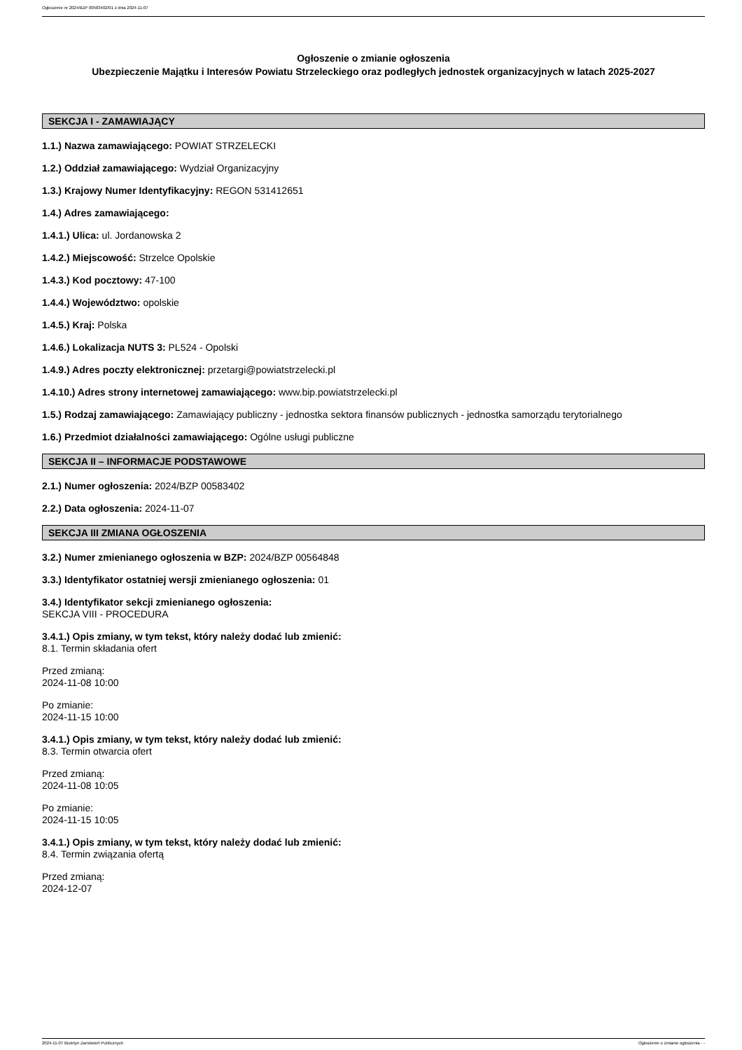Ogłoszenie nr 2024/BZP 00583402/01 z dnia 2024-11-07
Ogłoszenie o zmianie ogłoszenia
Ubezpieczenie Majątku i Interesów Powiatu Strzeleckiego oraz podległych jednostek organizacyjnych w latach 2025-2027
SEKCJA I - ZAMAWIAJĄCY
1.1.) Nazwa zamawiającego: POWIAT STRZELECKI
1.2.) Oddział zamawiającego: Wydział Organizacyjny
1.3.) Krajowy Numer Identyfikacyjny: REGON 531412651
1.4.) Adres zamawiającego:
1.4.1.) Ulica: ul. Jordanowska 2
1.4.2.) Miejscowość: Strzelce Opolskie
1.4.3.) Kod pocztowy: 47-100
1.4.4.) Województwo: opolskie
1.4.5.) Kraj: Polska
1.4.6.) Lokalizacja NUTS 3: PL524 - Opolski
1.4.9.) Adres poczty elektronicznej: przetargi@powiatstrzelecki.pl
1.4.10.) Adres strony internetowej zamawiającego: www.bip.powiatstrzelecki.pl
1.5.) Rodzaj zamawiającego: Zamawiający publiczny - jednostka sektora finansów publicznych - jednostka samorządu terytorialnego
1.6.) Przedmiot działalności zamawiającego: Ogólne usługi publiczne
SEKCJA II – INFORMACJE PODSTAWOWE
2.1.) Numer ogłoszenia: 2024/BZP 00583402
2.2.) Data ogłoszenia: 2024-11-07
SEKCJA III ZMIANA OGŁOSZENIA
3.2.) Numer zmienianego ogłoszenia w BZP: 2024/BZP 00564848
3.3.) Identyfikator ostatniej wersji zmienianego ogłoszenia: 01
3.4.) Identyfikator sekcji zmienianego ogłoszenia:
SEKCJA VIII - PROCEDURA
3.4.1.) Opis zmiany, w tym tekst, który należy dodać lub zmienić:
8.1. Termin składania ofert
Przed zmianą:
2024-11-08 10:00
Po zmianie:
2024-11-15 10:00
3.4.1.) Opis zmiany, w tym tekst, który należy dodać lub zmienić:
8.3. Termin otwarcia ofert
Przed zmianą:
2024-11-08 10:05
Po zmianie:
2024-11-15 10:05
3.4.1.) Opis zmiany, w tym tekst, który należy dodać lub zmienić:
8.4. Termin związania ofertą
Przed zmianą:
2024-12-07
2024-11-07 Biuletyn Zamówień Publicznych Ogłoszenie o zmianie ogłoszenia - -